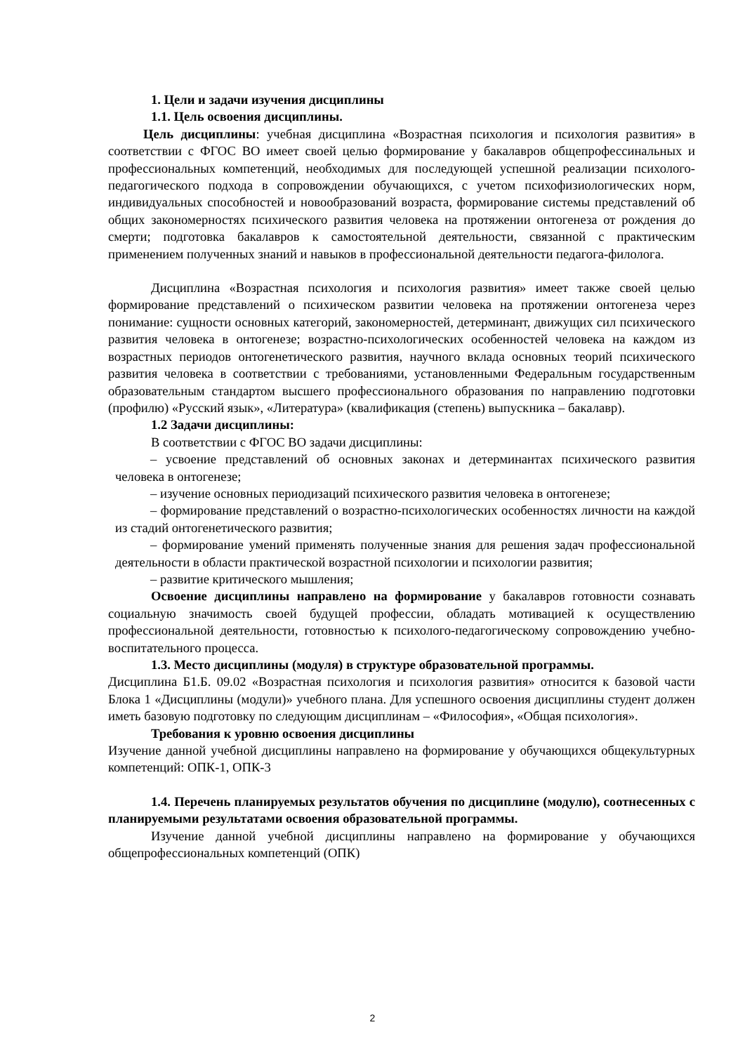1. Цели и задачи изучения дисциплины
1.1. Цель освоения дисциплины.
Цель дисциплины: учебная дисциплина «Возрастная психология и психология развития» в соответствии с ФГОС ВО имеет своей целью формирование у бакалавров общепрофессинальных и профессиональных компетенций, необходимых для последующей успешной реализации психолого-педагогического подхода в сопровождении обучающихся, с учетом психофизиологических норм, индивидуальных способностей и новообразований возраста, формирование системы представлений об общих закономерностях психического развития человека на протяжении онтогенеза от рождения до смерти; подготовка бакалавров к самостоятельной деятельности, связанной с практическим применением полученных знаний и навыков в профессиональной деятельности педагога-филолога.
Дисциплина «Возрастная психология и психология развития» имеет также своей целью формирование представлений о психическом развитии человека на протяжении онтогенеза через понимание: сущности основных категорий, закономерностей, детерминант, движущих сил психического развития человека в онтогенезе; возрастно-психологических особенностей человека на каждом из возрастных периодов онтогенетического развития, научного вклада основных теорий психического развития человека в соответствии с требованиями, установленными Федеральным государственным образовательным стандартом высшего профессионального образования по направлению подготовки (профилю) «Русский язык», «Литература» (квалификация (степень) выпускника – бакалавр).
1.2 Задачи дисциплины:
В соответствии с ФГОС ВО задачи дисциплины:
– усвоение представлений об основных законах и детерминантах психического развития человека в онтогенезе;
– изучение основных периодизаций психического развития человека в онтогенезе;
– формирование представлений о возрастно-психологических особенностях личности на каждой из стадий онтогенетического развития;
– формирование умений применять полученные знания для решения задач профессиональной деятельности в области практической возрастной психологии и психологии развития;
– развитие критического мышления;
Освоение дисциплины направлено на формирование у бакалавров готовности сознавать социальную значимость своей будущей профессии, обладать мотивацией к осуществлению профессиональной деятельности, готовностью к психолого-педагогическому сопровождению учебно-воспитательного процесса.
1.3. Место дисциплины (модуля) в структуре образовательной программы.
Дисциплина Б1.Б. 09.02 «Возрастная психология и психология развития» относится к базовой части Блока 1 «Дисциплины (модули)» учебного плана. Для успешного освоения дисциплины студент должен иметь базовую подготовку по следующим дисциплинам – «Философия», «Общая психология».
Требования к уровню освоения дисциплины
Изучение данной учебной дисциплины направлено на формирование у обучающихся общекультурных компетенций: ОПК-1, ОПК-3
1.4. Перечень планируемых результатов обучения по дисциплине (модулю), соотнесенных с планируемыми результатами освоения образовательной программы.
Изучение данной учебной дисциплины направлено на формирование у обучающихся общепрофессиональных компетенций (ОПК)
2